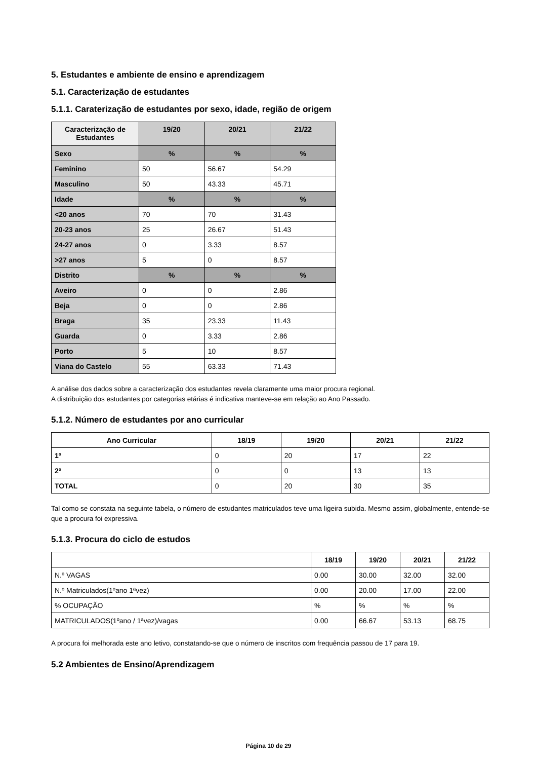5. Estudantes e ambiente de ensino e aprendizagem
5.1. Caracterização de estudantes
5.1.1. Caraterização de estudantes por sexo, idade, região de origem
| Caracterização de Estudantes | 19/20 | 20/21 | 21/22 |
| --- | --- | --- | --- |
| Sexo | % | % | % |
| Feminino | 50 | 56.67 | 54.29 |
| Masculino | 50 | 43.33 | 45.71 |
| Idade | % | % | % |
| <20 anos | 70 | 70 | 31.43 |
| 20-23 anos | 25 | 26.67 | 51.43 |
| 24-27 anos | 0 | 3.33 | 8.57 |
| >27 anos | 5 | 0 | 8.57 |
| Distrito | % | % | % |
| Aveiro | 0 | 0 | 2.86 |
| Beja | 0 | 0 | 2.86 |
| Braga | 35 | 23.33 | 11.43 |
| Guarda | 0 | 3.33 | 2.86 |
| Porto | 5 | 10 | 8.57 |
| Viana do Castelo | 55 | 63.33 | 71.43 |
A análise dos dados sobre a caracterização dos estudantes revela claramente uma maior procura regional.
A distribuição dos estudantes por categorias etárias é indicativa manteve-se em relação ao Ano Passado.
5.1.2. Número de estudantes por ano curricular
| Ano Curricular | 18/19 | 19/20 | 20/21 | 21/22 |
| --- | --- | --- | --- | --- |
| 1º | 0 | 20 | 17 | 22 |
| 2º | 0 | 0 | 13 | 13 |
| TOTAL | 0 | 20 | 30 | 35 |
Tal como se constata na seguinte tabela, o número de estudantes matriculados teve uma ligeira subida. Mesmo assim, globalmente, entende-se que a procura foi expressiva.
5.1.3. Procura do ciclo de estudos
| | 18/19 | 19/20 | 20/21 | 21/22 |
| --- | --- | --- | --- | --- |
| N.º VAGAS | 0.00 | 30.00 | 32.00 | 32.00 |
| N.º Matriculados(1ºano 1ªvez) | 0.00 | 20.00 | 17.00 | 22.00 |
| % OCUPAÇÃO | % | % | % | % |
| MATRICULADOS(1ºano / 1ªvez)/vagas | 0.00 | 66.67 | 53.13 | 68.75 |
A procura foi melhorada este ano letivo, constatando-se que o número de inscritos com frequência passou de 17 para 19.
5.2 Ambientes de Ensino/Aprendizagem
Página 10 de 29